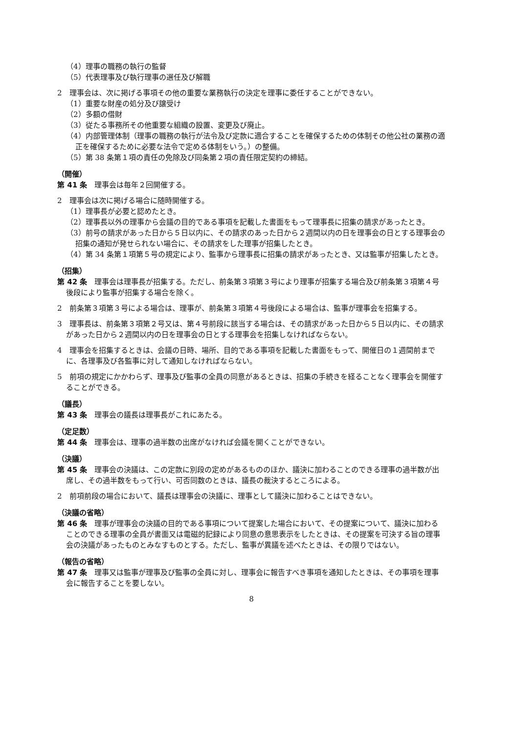（4）理事の職務の執行の監督
（5）代表理事及び執行理事の選任及び解職
2　理事会は、次に掲げる事項その他の重要な業務執行の決定を理事に委任することができない。
（1）重要な財産の処分及び譲受け
（2）多額の借財
（3）従たる事務所その他重要な組織の設置、変更及び廃止。
（4）内部管理体制（理事の職務の執行が法令及び定款に適合することを確保するための体制その他公社の業務の適正を確保するために必要な法令で定める体制をいう。）の整備。
（5）第 38 条第１項の責任の免除及び同条第２項の責任限定契約の締結。
（開催）
第 41 条　理事会は毎年２回開催する。
2　理事会は次に掲げる場合に随時開催する。
（1）理事長が必要と認めたとき。
（2）理事長以外の理事から会議の目的である事項を記載した書面をもって理事長に招集の請求があったとき。
（3）前号の請求があった日から５日以内に、その請求のあった日から２週間以内の日を理事会の日とする理事会の招集の通知が発せられない場合に、その請求をした理事が招集したとき。
（4）第 34 条第１項第５号の規定により、監事から理事長に招集の請求があったとき、又は監事が招集したとき。
（招集）
第 42 条　理事会は理事長が招集する。ただし、前条第３項第３号により理事が招集する場合及び前条第３項第４号後段により監事が招集する場合を除く。
2　前条第３項第３号による場合は、理事が、前条第３項第４号後段による場合は、監事が理事会を招集する。
3　理事長は、前条第３項第２号又は、第４号前段に該当する場合は、その請求があった日から５日以内に、その請求があった日から２週間以内の日を理事会の日とする理事会を招集しなければならない。
4　理事会を招集するときは、会議の日時、場所、目的である事項を記載した書面をもって、開催日の１週間前までに、各理事及び各監事に対して通知しなければならない。
5　前項の規定にかかわらず、理事及び監事の全員の同意があるときは、招集の手続きを経ることなく理事会を開催することができる。
（議長）
第 43 条　理事会の議長は理事長がこれにあたる。
（定足数）
第 44 条　理事会は、理事の過半数の出席がなければ会議を開くことができない。
（決議）
第 45 条　理事会の決議は、この定款に別段の定めがあるもののほか、議決に加わることのできる理事の過半数が出席し、その過半数をもって行い、可否同数のときは、議長の裁決するところによる。
2　前項前段の場合において、議長は理事会の決議に、理事として議決に加わることはできない。
（決議の省略）
第 46 条　理事が理事会の決議の目的である事項について提案した場合において、その提案について、議決に加わることのできる理事の全員が書面又は電磁的記録により同意の意思表示をしたときは、その提案を可決する旨の理事会の決議があったものとみなすものとする。ただし、監事が異議を述べたときは、その限りではない。
（報告の省略）
第 47 条　理事又は監事が理事及び監事の全員に対し、理事会に報告すべき事項を通知したときは、その事項を理事会に報告することを要しない。
8